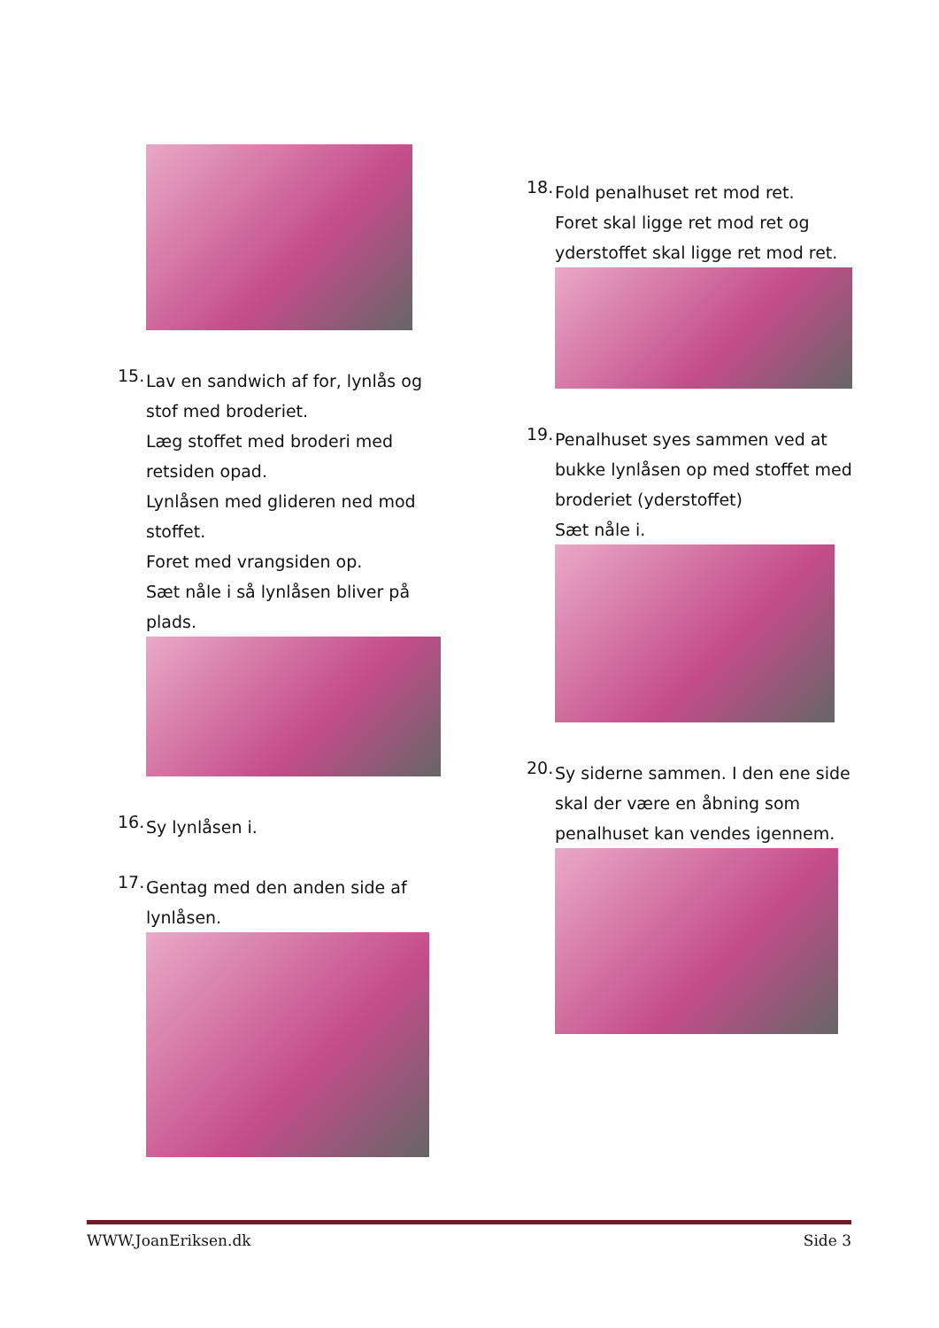15.
Lav en sandwich af for, lynlås og stof med broderiet.
Læg stoffet med broderi med retsiden opad.
Lynlåsen med glideren ned mod stoffet.
Foret med vrangsiden op.
Sæt nåle i så lynlåsen bliver på plads.
16.
Sy lynlåsen i.
17.
Gentag med den anden side af lynlåsen.
18.
Fold penalhuset ret mod ret.
Foret skal ligge ret mod ret og yderstoffet skal ligge ret mod ret.
19.
Penalhuset syes sammen ved at bukke lynlåsen op med stoffet med broderiet (yderstoffet)
Sæt nåle i.
20.
Sy siderne sammen. I den ene side skal der være en åbning som penalhuset kan vendes igennem.
WWW.JoanEriksen.dk Side 3